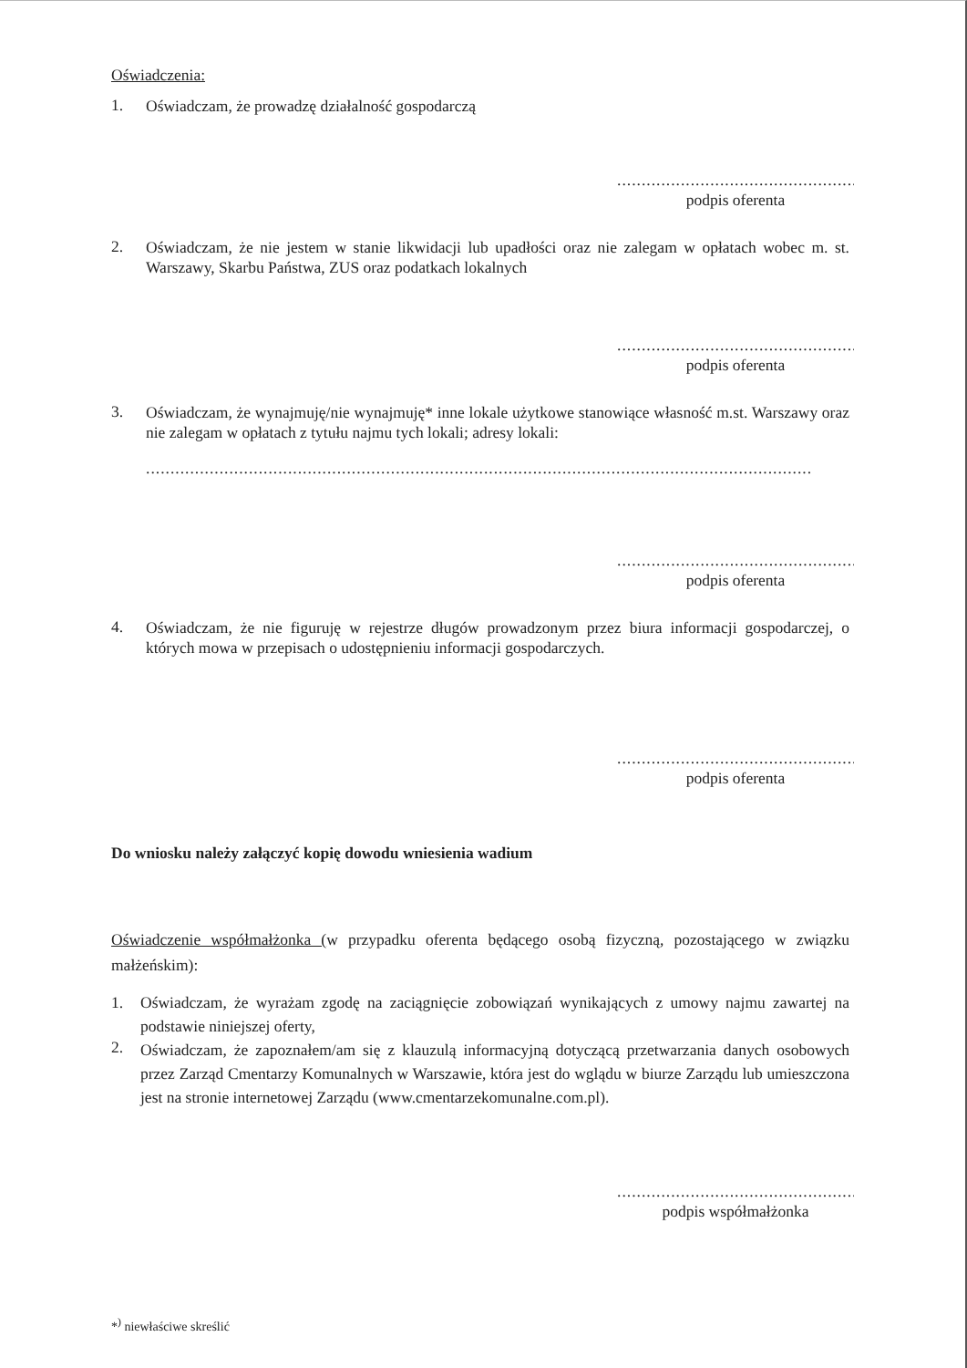Oświadczenia:
1.
Oświadczam, że prowadzę działalność gospodarczą
..................................................
podpis oferenta
2.
Oświadczam, że nie jestem w stanie likwidacji lub upadłości oraz nie zalegam w opłatach wobec m. st. Warszawy, Skarbu Państwa, ZUS oraz podatkach lokalnych
..................................................
podpis oferenta
3.
Oświadczam, że wynajmuję/nie wynajmuję* inne lokale użytkowe stanowiące własność m.st. Warszawy oraz nie zalegam w opłatach z tytułu najmu tych lokali; adresy lokali:
........................................................................................................................................
..................................................
podpis oferenta
4.
Oświadczam, że nie figuruję w rejestrze długów prowadzonym przez biura informacji gospodarczej, o których mowa w przepisach o udostępnieniu informacji gospodarczych.
..................................................
podpis oferenta
Do wniosku należy załączyć kopię dowodu wniesienia wadium
Oświadczenie współmałżonka (w przypadku oferenta będącego osobą fizyczną, pozostającego w związku małżeńskim):
1.
Oświadczam, że wyrażam zgodę na zaciągnięcie zobowiązań wynikających z umowy najmu zawartej na podstawie niniejszej oferty,
2.
Oświadczam, że zapoznałem/am się z klauzulą informacyjną dotyczącą przetwarzania danych osobowych przez Zarząd Cmentarzy Komunalnych w Warszawie, która jest do wglądu w biurze Zarządu lub umieszczona jest na stronie internetowej Zarządu (www.cmentarzekomunalne.com.pl).
..................................................
podpis współmałżonka
*<sup>)</sup> niewłaściwe skreślić